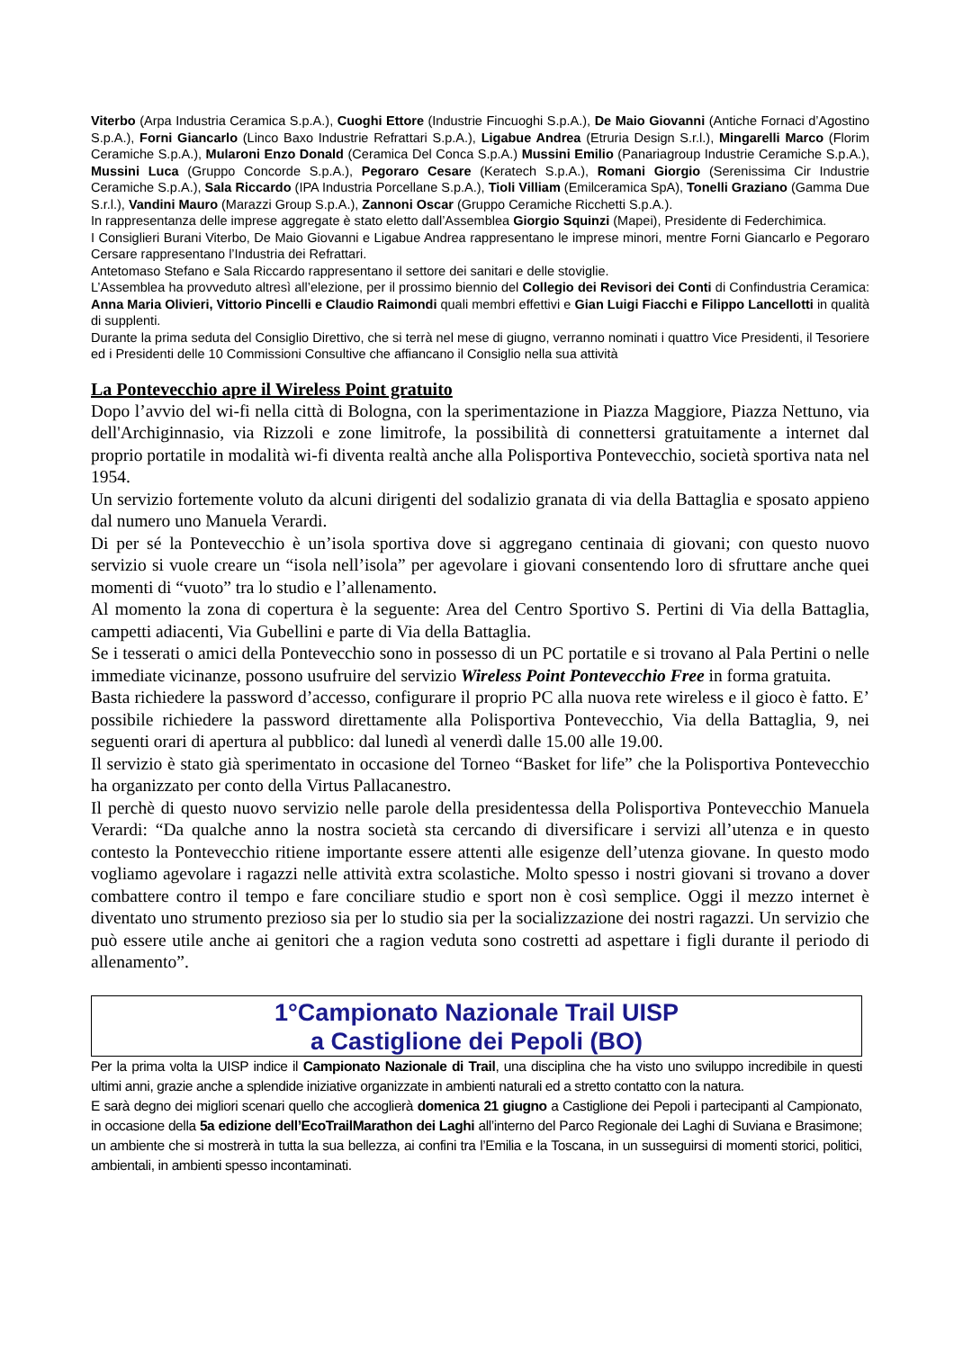Viterbo (Arpa Industria Ceramica S.p.A.), Cuoghi Ettore (Industrie Fincuoghi S.p.A.), De Maio Giovanni (Antiche Fornaci d’Agostino S.p.A.), Forni Giancarlo (Linco Baxo Industrie Refrattari S.p.A.), Ligabue Andrea (Etruria Design S.r.l.), Mingarelli Marco (Florim Ceramiche S.p.A.), Mularoni Enzo Donald (Ceramica Del Conca S.p.A.) Mussini Emilio (Panariagroup Industrie Ceramiche S.p.A.), Mussini Luca (Gruppo Concorde S.p.A.), Pegoraro Cesare (Keratech S.p.A.), Romani Giorgio (Serenissima Cir Industrie Ceramiche S.p.A.), Sala Riccardo (IPA Industria Porcellane S.p.A.), Tioli Villiam (Emilceramica SpA), Tonelli Graziano (Gamma Due S.r.l.), Vandini Mauro (Marazzi Group S.p.A.), Zannoni Oscar (Gruppo Ceramiche Ricchetti S.p.A.).
In rappresentanza delle imprese aggregate è stato eletto dall’Assemblea Giorgio Squinzi (Mapei), Presidente di Federchimica.
I Consiglieri Burani Viterbo, De Maio Giovanni e Ligabue Andrea rappresentano le imprese minori, mentre Forni Giancarlo e Pegoraro Cersare rappresentano l’Industria dei Refrattari.
Antetomaso Stefano e Sala Riccardo rappresentano il settore dei sanitari e delle stoviglie.
L’Assemblea ha provveduto altresì all’elezione, per il prossimo biennio del Collegio dei Revisori dei Conti di Confindustria Ceramica: Anna Maria Olivieri, Vittorio Pincelli e Claudio Raimondi quali membri effettivi e Gian Luigi Fiacchi e Filippo Lancellotti in qualità di supplenti.
Durante la prima seduta del Consiglio Direttivo, che si terrà nel mese di giugno, verranno nominati i quattro Vice Presidenti, il Tesoriere ed i Presidenti delle 10 Commissioni Consultive che affiancano il Consiglio nella sua attività
La Pontevecchio apre il Wireless Point gratuito
Dopo l’avvio del wi-fi nella città di Bologna, con la sperimentazione in Piazza Maggiore, Piazza Nettuno, via dell'Archiginnasio, via Rizzoli e zone limitrofe, la possibilità di connettersi gratuitamente a internet dal proprio portatile in modalità wi-fi diventa realtà anche alla Polisportiva Pontevecchio, società sportiva nata nel 1954.
Un servizio fortemente voluto da alcuni dirigenti del sodalizio granata di via della Battaglia e sposato appieno dal numero uno Manuela Verardi.
Di per sé la Pontevecchio è un’isola sportiva dove si aggregano centinaia di giovani; con questo nuovo servizio si vuole creare un “isola nell’isola” per agevolare i giovani consentendo loro di sfruttare anche quei momenti di “vuoto” tra lo studio e l’allenamento.
Al momento la zona di copertura è la seguente: Area del Centro Sportivo S. Pertini di Via della Battaglia, campetti adiacenti, Via Gubellini e parte di Via della Battaglia.
Se i tesserati o amici della Pontevecchio sono in possesso di un PC portatile e si trovano al Pala Pertini o nelle immediate vicinanze, possono usufruire del servizio Wireless Point Pontevecchio Free in forma gratuita.
Basta richiedere la password d’accesso, configurare il proprio PC alla nuova rete wireless e il gioco è fatto. E’ possibile richiedere la password direttamente alla Polisportiva Pontevecchio, Via della Battaglia, 9, nei seguenti orari di apertura al pubblico: dal lunedì al venerdì dalle 15.00 alle 19.00.
Il servizio è stato già sperimentato in occasione del Torneo “Basket for life” che la Polisportiva Pontevecchio ha organizzato per conto della Virtus Pallacanestro.
Il perchè di questo nuovo servizio nelle parole della presidentessa della Polisportiva Pontevecchio Manuela Verardi: “Da qualche anno la nostra società sta cercando di diversificare i servizi all’utenza e in questo contesto la Pontevecchio ritiene importante essere attenti alle esigenze dell’utenza giovane. In questo modo vogliamo agevolare i ragazzi nelle attività extra scolastiche. Molto spesso i nostri giovani si trovano a dover combattere contro il tempo e fare conciliare studio e sport non è così semplice. Oggi il mezzo internet è diventato uno strumento prezioso sia per lo studio sia per la socializzazione dei nostri ragazzi. Un servizio che può essere utile anche ai genitori che a ragion veduta sono costretti ad aspettare i figli durante il periodo di allenamento”.
1°Campionato Nazionale Trail UISP
a Castiglione dei Pepoli (BO)
Per la prima volta la UISP indice il Campionato Nazionale di Trail, una disciplina che ha visto uno sviluppo incredibile in questi ultimi anni, grazie anche a splendide iniziative organizzate in ambienti naturali ed a stretto contatto con la natura.
E sarà degno dei migliori scenari quello che accoglierà domenica 21 giugno a Castiglione dei Pepoli i partecipanti al Campionato, in occasione della 5a edizione dell’EcoTrailMarathon dei Laghi all’interno del Parco Regionale dei Laghi di Suviana e Brasimone; un ambiente che si mostrerà in tutta la sua bellezza, ai confini tra l’Emilia e la Toscana, in un susseguirsi di momenti storici, politici, ambientali, in ambienti spesso incontaminati.